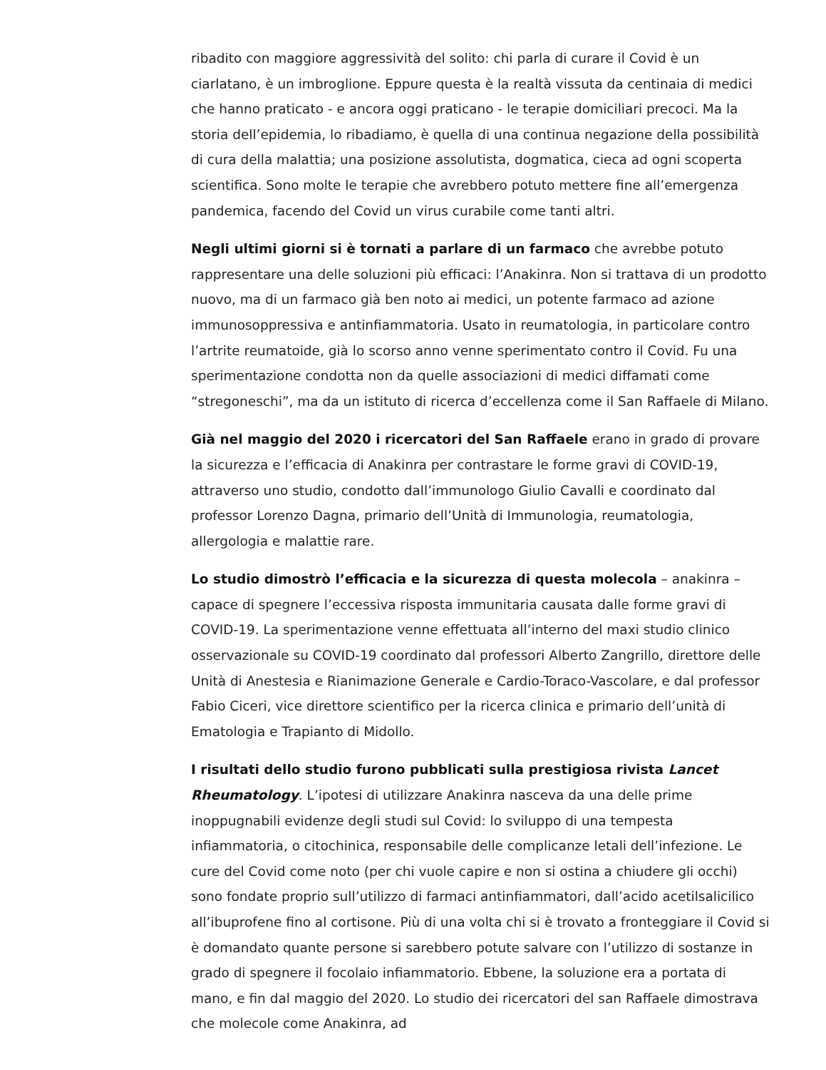ribadito con maggiore aggressività del solito: chi parla di curare il Covid è un ciarlatano, è un imbroglione. Eppure questa è la realtà vissuta da centinaia di medici che hanno praticato - e ancora oggi praticano - le terapie domiciliari precoci. Ma la storia dell’epidemia, lo ribadiamo, è quella di una continua negazione della possibilità di cura della malattia; una posizione assolutista, dogmatica, cieca ad ogni scoperta scientifica. Sono molte le terapie che avrebbero potuto mettere fine all’emergenza pandemica, facendo del Covid un virus curabile come tanti altri.
Negli ultimi giorni si è tornati a parlare di un farmaco che avrebbe potuto rappresentare una delle soluzioni più efficaci: l’Anakinra. Non si trattava di un prodotto nuovo, ma di un farmaco già ben noto ai medici, un potente farmaco ad azione immunosoppressiva e antinfiammatoria. Usato in reumatologia, in particolare contro l’artrite reumatoide, già lo scorso anno venne sperimentato contro il Covid. Fu una sperimentazione condotta non da quelle associazioni di medici diffamati come “stregoneschi”, ma da un istituto di ricerca d’eccellenza come il San Raffaele di Milano.
Già nel maggio del 2020 i ricercatori del San Raffaele erano in grado di provare la sicurezza e l’efficacia di Anakinra per contrastare le forme gravi di COVID-19, attraverso uno studio, condotto dall’immunologo Giulio Cavalli e coordinato dal professor Lorenzo Dagna, primario dell’Unità di Immunologia, reumatologia, allergologia e malattie rare.
Lo studio dimostrò l’efficacia e la sicurezza di questa molecola – anakinra – capace di spegnere l’eccessiva risposta immunitaria causata dalle forme gravi di COVID-19. La sperimentazione venne effettuata all’interno del maxi studio clinico osservazionale su COVID-19 coordinato dal professori Alberto Zangrillo, direttore delle Unità di Anestesia e Rianimazione Generale e Cardio-Toraco-Vascolare, e dal professor Fabio Ciceri, vice direttore scientifico per la ricerca clinica e primario dell’unità di Ematologia e Trapianto di Midollo.
I risultati dello studio furono pubblicati sulla prestigiosa rivista Lancet Rheumatology. L’ipotesi di utilizzare Anakinra nasceva da una delle prime inoppugnabili evidenze degli studi sul Covid: lo sviluppo di una tempesta infiammatoria, o citochinica, responsabile delle complicanze letali dell’infezione. Le cure del Covid come noto (per chi vuole capire e non si ostina a chiudere gli occhi) sono fondate proprio sull’utilizzo di farmaci antinfiammatori, dall’acido acetilsalicilico all’ibuprofene fino al cortisone. Più di una volta chi si è trovato a fronteggiare il Covid si è domandato quante persone si sarebbero potute salvare con l’utilizzo di sostanze in grado di spegnere il focolaio infiammatorio. Ebbene, la soluzione era a portata di mano, e fin dal maggio del 2020. Lo studio dei ricercatori del san Raffaele dimostrava che molecole come Anakinra, ad